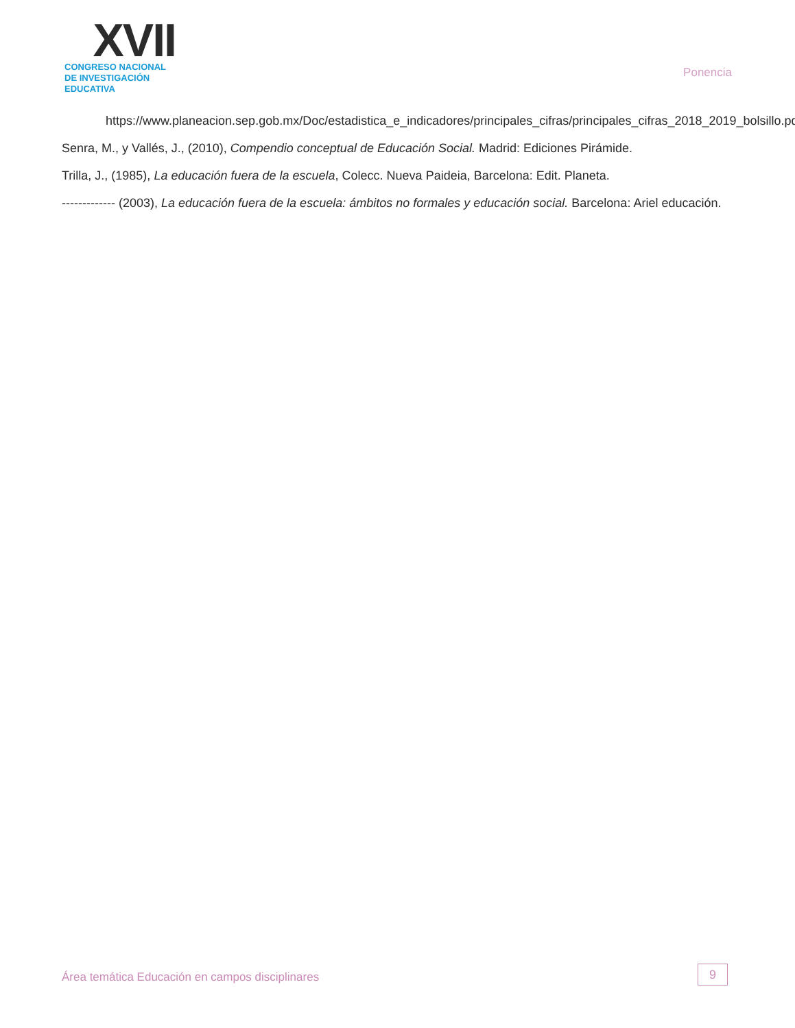XVII
CONGRESO NACIONAL DE INVESTIGACIÓN EDUCATIVA
Ponencia
https://www.planeacion.sep.gob.mx/Doc/estadistica_e_indicadores/principales_cifras/principales_cifras_2018_2019_bolsillo.pdf
Senra, M., y Vallés, J., (2010), Compendio conceptual de Educación Social. Madrid: Ediciones Pirámide.
Trilla, J., (1985), La educación fuera de la escuela, Colecc. Nueva Paideia, Barcelona: Edit. Planeta.
------------- (2003), La educación fuera de la escuela: ámbitos no formales y educación social. Barcelona: Ariel educación.
Área temática Educación en campos disciplinares
9